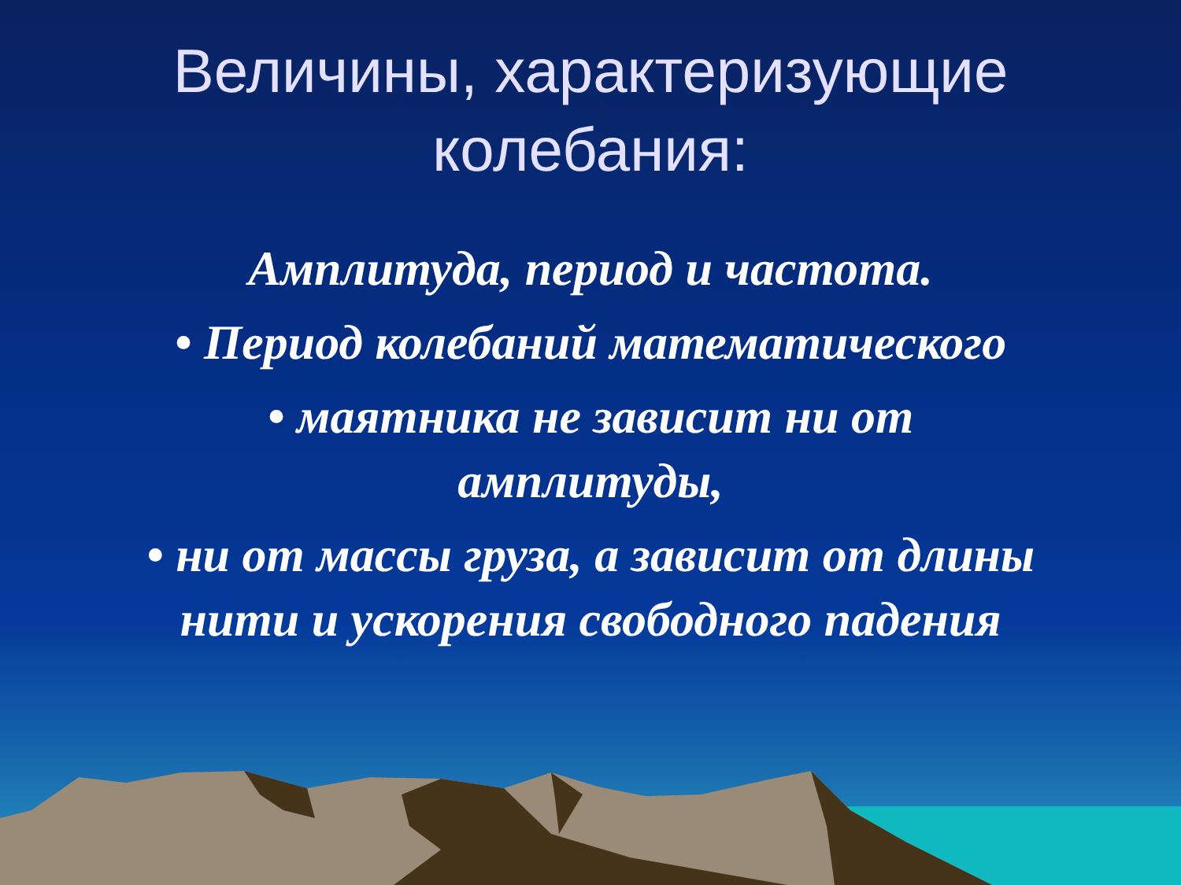Величины, характеризующие
колебания:
Амплитуда, период и частота.
• Период колебаний математического
• маятника не зависит ни от
амплитуды,
• ни от массы груза, а зависит от длины
нити и ускорения свободного падения